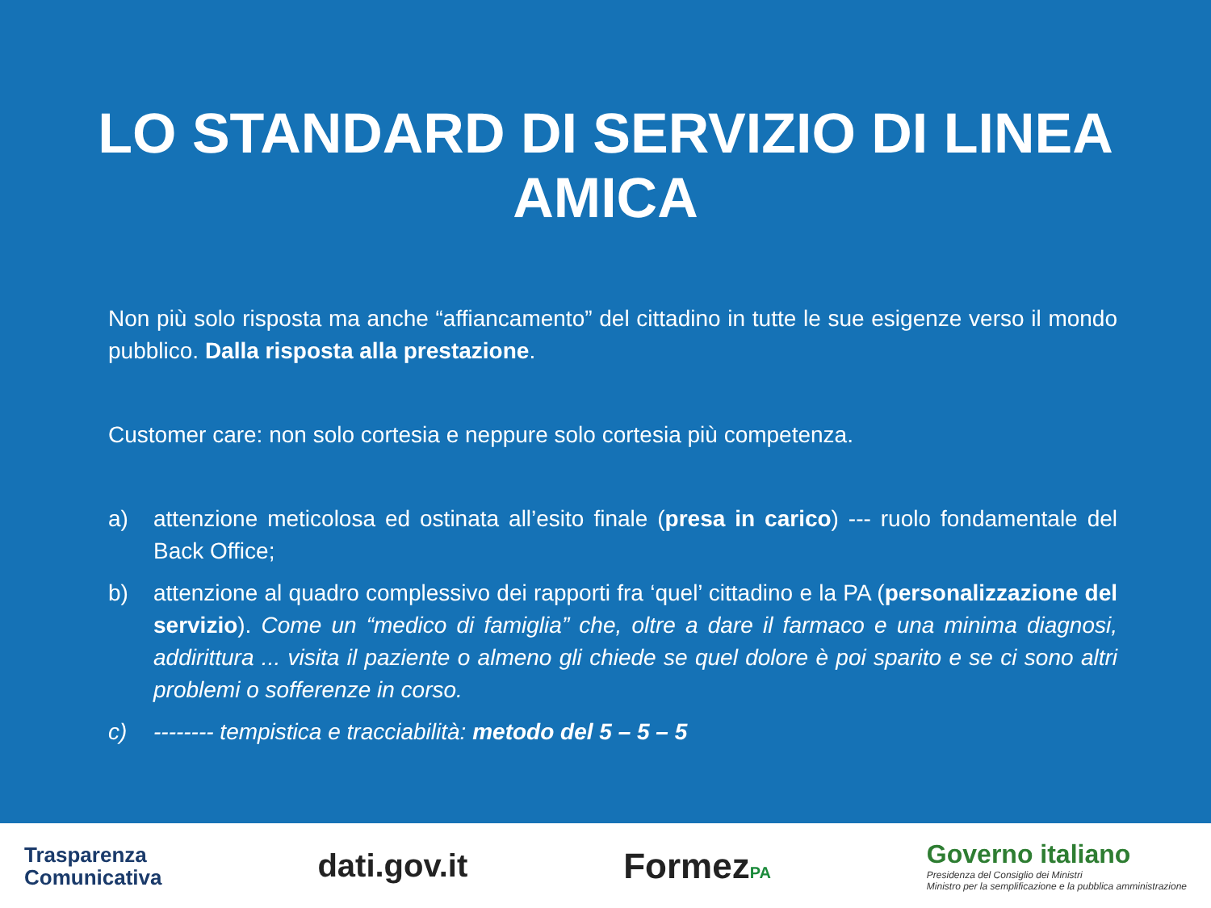LO STANDARD DI SERVIZIO DI LINEA AMICA
Non più solo risposta ma anche “affiancamento” del cittadino in tutte le sue esigenze verso il mondo pubblico. Dalla risposta alla prestazione.
Customer care: non solo cortesia e neppure solo cortesia più competenza.
a) attenzione meticolosa ed ostinata all’esito finale (presa in carico) --- ruolo fondamentale del Back Office;
b) attenzione al quadro complessivo dei rapporti fra ‘quel’ cittadino e la PA (personalizzazione del servizio). Come un “medico di famiglia” che, oltre a dare il farmaco e una minima diagnosi, addirittura ... visita il paziente o almeno gli chiede se quel dolore è poi sparito e se ci sono altri problemi o sofferenze in corso.
c) -------- tempistica e tracciabilità: metodo del 5 – 5 – 5
Trasparenza
Comunicativa
dati.gov.it FormezPA
Governo italiano
Presidenza del Consiglio dei Ministri
Ministro per la semplificazione e la pubblica amministrazione